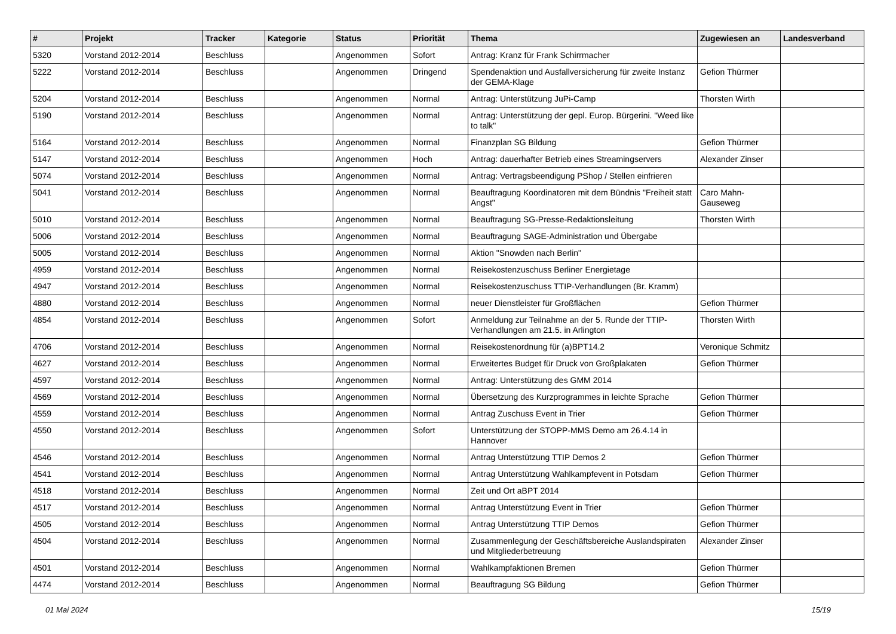| # | Projekt | Tracker | Kategorie | Status | Priorität | Thema | Zugewiesen an | Landesverband |
| --- | --- | --- | --- | --- | --- | --- | --- | --- |
| 5320 | Vorstand 2012-2014 | Beschluss | | Angenommen | Sofort | Antrag: Kranz für Frank Schirrmacher | | |
| 5222 | Vorstand 2012-2014 | Beschluss | | Angenommen | Dringend | Spendenaktion und Ausfallversicherung für zweite Instanz der GEMA-Klage | Gefion Thürmer | |
| 5204 | Vorstand 2012-2014 | Beschluss | | Angenommen | Normal | Antrag: Unterstützung JuPi-Camp | Thorsten Wirth | |
| 5190 | Vorstand 2012-2014 | Beschluss | | Angenommen | Normal | Antrag: Unterstützung der gepl. Europ. Bürgerini. "Weed like to talk" | | |
| 5164 | Vorstand 2012-2014 | Beschluss | | Angenommen | Normal | Finanzplan SG Bildung | Gefion Thürmer | |
| 5147 | Vorstand 2012-2014 | Beschluss | | Angenommen | Hoch | Antrag: dauerhafter Betrieb eines Streamingservers | Alexander Zinser | |
| 5074 | Vorstand 2012-2014 | Beschluss | | Angenommen | Normal | Antrag: Vertragsbeendigung PShop / Stellen einfrieren | | |
| 5041 | Vorstand 2012-2014 | Beschluss | | Angenommen | Normal | Beauftragung Koordinatoren mit dem Bündnis "Freiheit statt Angst" | Caro Mahn-Gauseweg | |
| 5010 | Vorstand 2012-2014 | Beschluss | | Angenommen | Normal | Beauftragung SG-Presse-Redaktionsleitung | Thorsten Wirth | |
| 5006 | Vorstand 2012-2014 | Beschluss | | Angenommen | Normal | Beauftragung SAGE-Administration und Übergabe | | |
| 5005 | Vorstand 2012-2014 | Beschluss | | Angenommen | Normal | Aktion "Snowden nach Berlin" | | |
| 4959 | Vorstand 2012-2014 | Beschluss | | Angenommen | Normal | Reisekostenzuschuss Berliner Energietage | | |
| 4947 | Vorstand 2012-2014 | Beschluss | | Angenommen | Normal | Reisekostenzuschuss TTIP-Verhandlungen (Br. Kramm) | | |
| 4880 | Vorstand 2012-2014 | Beschluss | | Angenommen | Normal | neuer Dienstleister für Großflächen | Gefion Thürmer | |
| 4854 | Vorstand 2012-2014 | Beschluss | | Angenommen | Sofort | Anmeldung zur Teilnahme an der 5. Runde der TTIP-Verhandlungen am 21.5. in Arlington | Thorsten Wirth | |
| 4706 | Vorstand 2012-2014 | Beschluss | | Angenommen | Normal | Reisekostenordnung für (a)BPT14.2 | Veronique Schmitz | |
| 4627 | Vorstand 2012-2014 | Beschluss | | Angenommen | Normal | Erweitertes Budget für Druck von Großplakaten | Gefion Thürmer | |
| 4597 | Vorstand 2012-2014 | Beschluss | | Angenommen | Normal | Antrag: Unterstützung des GMM 2014 | | |
| 4569 | Vorstand 2012-2014 | Beschluss | | Angenommen | Normal | Übersetzung des Kurzprogrammes in leichte Sprache | Gefion Thürmer | |
| 4559 | Vorstand 2012-2014 | Beschluss | | Angenommen | Normal | Antrag Zuschuss Event in Trier | Gefion Thürmer | |
| 4550 | Vorstand 2012-2014 | Beschluss | | Angenommen | Sofort | Unterstützung der STOPP-MMS Demo am 26.4.14 in Hannover | | |
| 4546 | Vorstand 2012-2014 | Beschluss | | Angenommen | Normal | Antrag Unterstützung TTIP Demos 2 | Gefion Thürmer | |
| 4541 | Vorstand 2012-2014 | Beschluss | | Angenommen | Normal | Antrag Unterstützung Wahlkampfevent in Potsdam | Gefion Thürmer | |
| 4518 | Vorstand 2012-2014 | Beschluss | | Angenommen | Normal | Zeit und Ort aBPT 2014 | | |
| 4517 | Vorstand 2012-2014 | Beschluss | | Angenommen | Normal | Antrag Unterstützung Event in Trier | Gefion Thürmer | |
| 4505 | Vorstand 2012-2014 | Beschluss | | Angenommen | Normal | Antrag Unterstützung TTIP Demos | Gefion Thürmer | |
| 4504 | Vorstand 2012-2014 | Beschluss | | Angenommen | Normal | Zusammenlegung der Geschäftsbereiche Auslandspiraten und Mitgliederbetreuung | Alexander Zinser | |
| 4501 | Vorstand 2012-2014 | Beschluss | | Angenommen | Normal | Wahlkampfaktionen Bremen | Gefion Thürmer | |
| 4474 | Vorstand 2012-2014 | Beschluss | | Angenommen | Normal | Beauftragung SG Bildung | Gefion Thürmer | |
01 Mai 2024 15/19